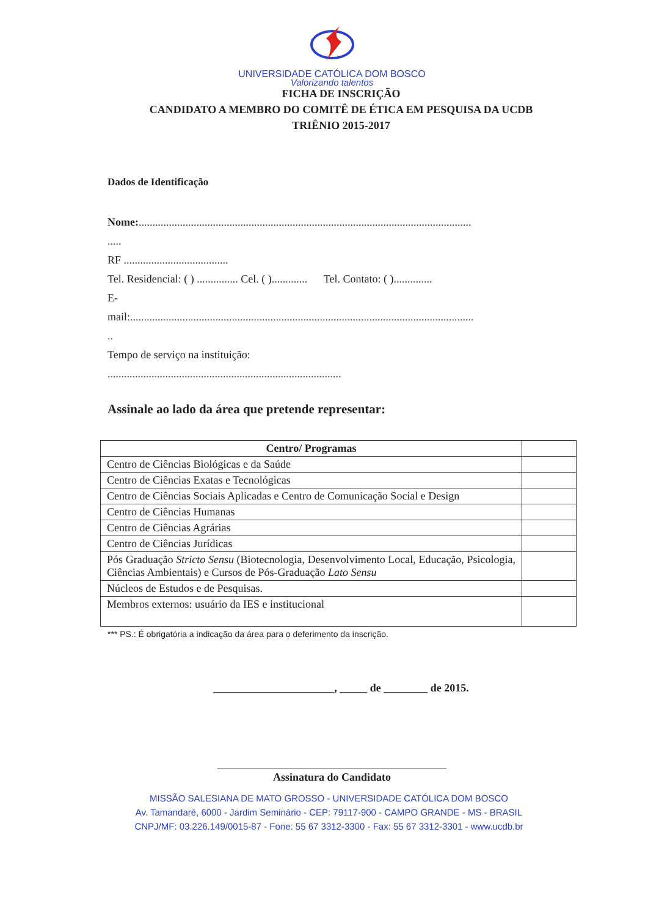UNIVERSIDADE CATÓLICA DOM BOSCO
Valorizando talentos
FICHA DE INSCRIÇÃO
CANDIDATO A MEMBRO DO COMITÊ DE ÉTICA EM PESQUISA DA UCDB
TRIÊNIO 2015-2017
Dados de Identificação
Nome:.........................................................................................................................
.....
RF ......................................
Tel. Residencial: ( ) ............... Cel. ( )............. Tel. Contato: ( )..............
E-
mail:.............................................................................................................................
..
Tempo de serviço na instituição:
.....................................................................................
Assinale ao lado da área que pretende representar:
| Centro/ Programas | |
| Centro de Ciências Biológicas e da Saúde | |
| Centro de Ciências Exatas e Tecnológicas | |
| Centro de Ciências Sociais Aplicadas e Centro de Comunicação Social e Design | |
| Centro de Ciências Humanas | |
| Centro de Ciências Agrárias | |
| Centro de Ciências Jurídicas | |
| Pós Graduação Stricto Sensu (Biotecnologia, Desenvolvimento Local, Educação, Psicologia, Ciências Ambientais) e Cursos de Pós-Graduação Lato Sensu | |
| Núcleos de Estudos e de Pesquisas. | |
| Membros externos: usuário da IES e institucional | |
*** PS.: É obrigatória a indicação da área para o deferimento da inscrição.
______________________, _____ de ________ de 2015.
Assinatura do Candidato
MISSÃO SALESIANA DE MATO GROSSO - UNIVERSIDADE CATÓLICA DOM BOSCO
Av. Tamandaré, 6000 - Jardim Seminário - CEP: 79117-900 - CAMPO GRANDE - MS - BRASIL
CNPJ/MF: 03.226.149/0015-87 - Fone: 55 67 3312-3300 - Fax: 55 67 3312-3301 - www.ucdb.br